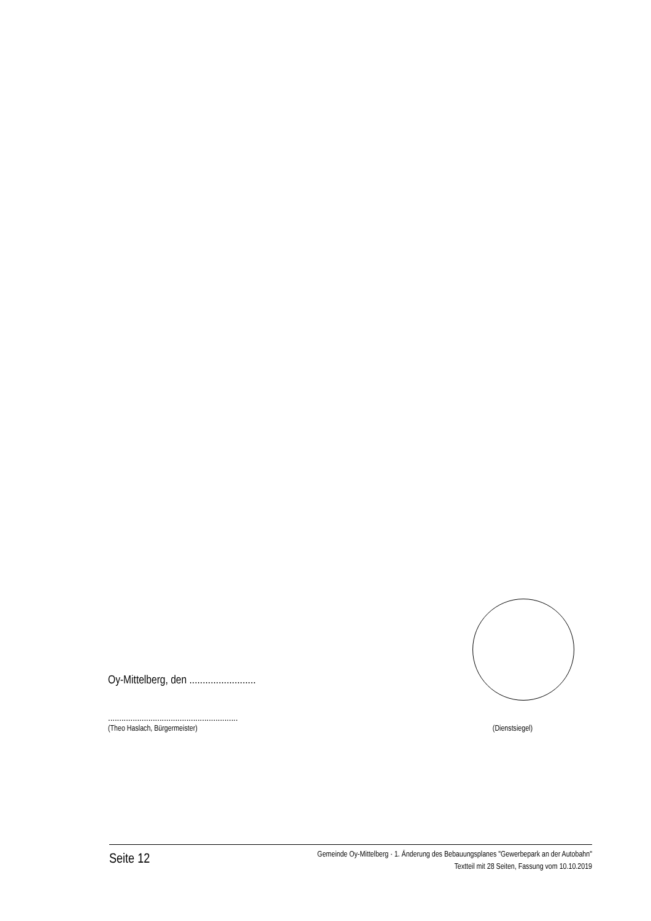Oy-Mittelberg, den .........................
..........................................................
(Theo Haslach, Bürgermeister) (Dienstsiegel)
Seite 12
Gemeinde Oy-Mittelberg · 1. Änderung des Bebauungsplanes "Gewerbepark an der Autobahn"
Textteil mit 28 Seiten, Fassung vom 10.10.2019